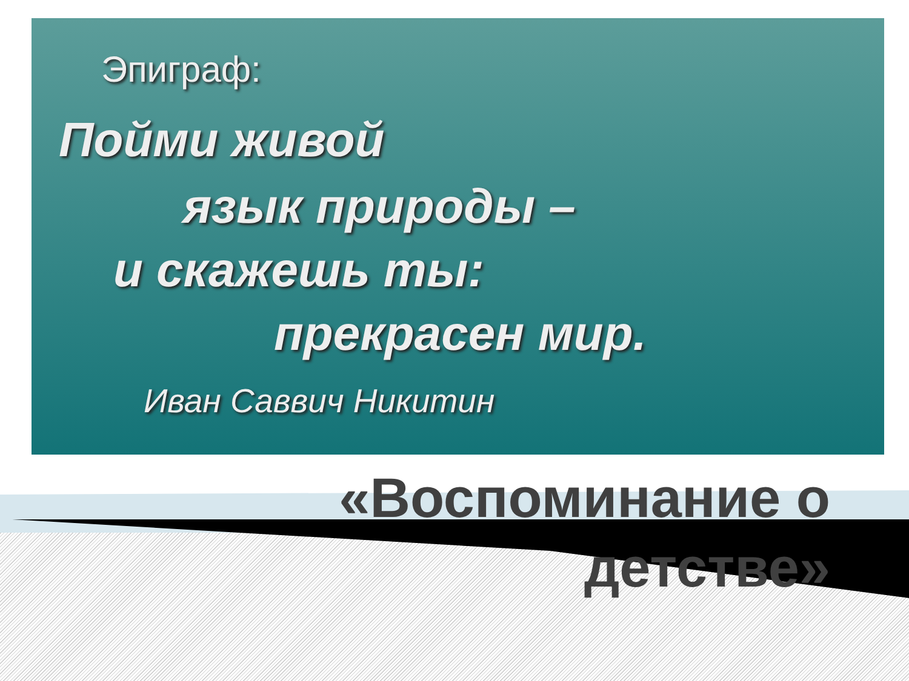Эпиграф:
Пойми живой
язык природы –
и скажешь ты:
прекрасен мир.
Иван Саввич Никитин
«Воспоминание о
детстве»